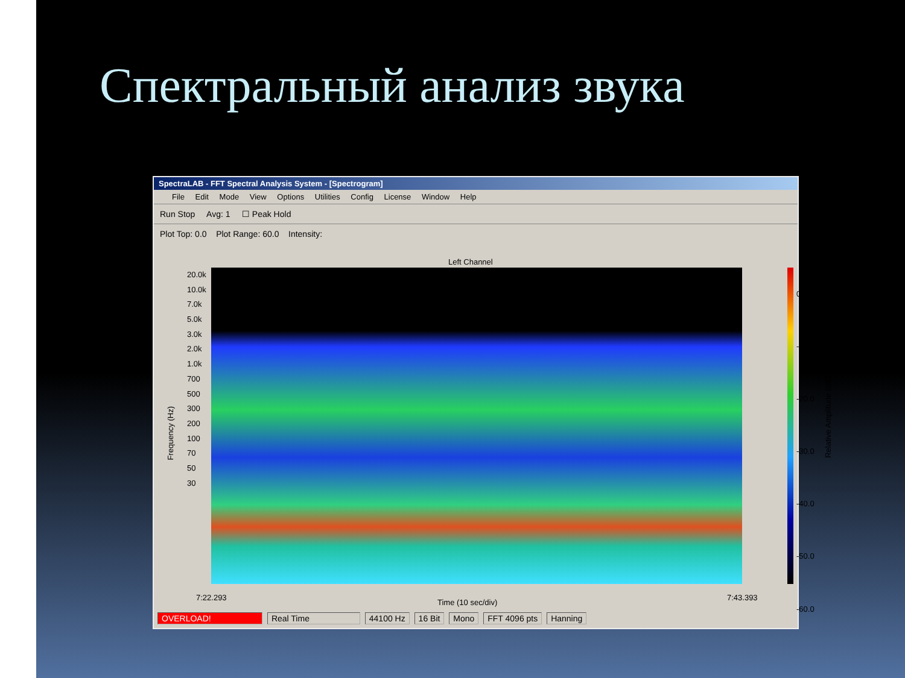Спектральный анализ звука
SpectraLAB - FFT Spectral Analysis System - [Spectrogram]
File Edit Mode View Options Utilities Config License Window Help
Run Stop Avg: 1 ☐ Peak Hold
Plot Top: 0.0 Plot Range: 60.0 Intensity:
Left Channel
20.0k
10.0k
7.0k
5.0k
3.0k
2.0k
1.0k
700
500
300
200
100
70
50
30
Frequency (Hz)
0.0
-10.0
-20.0
-30.0
-40.0
-50.0
-60.0
Relative Amplitude (dB)
7:22.293
Time (10 sec/div)
7:43.393
OVERLOAD! Real Time 44100 Hz 16 Bit Mono FFT 4096 pts Hanning